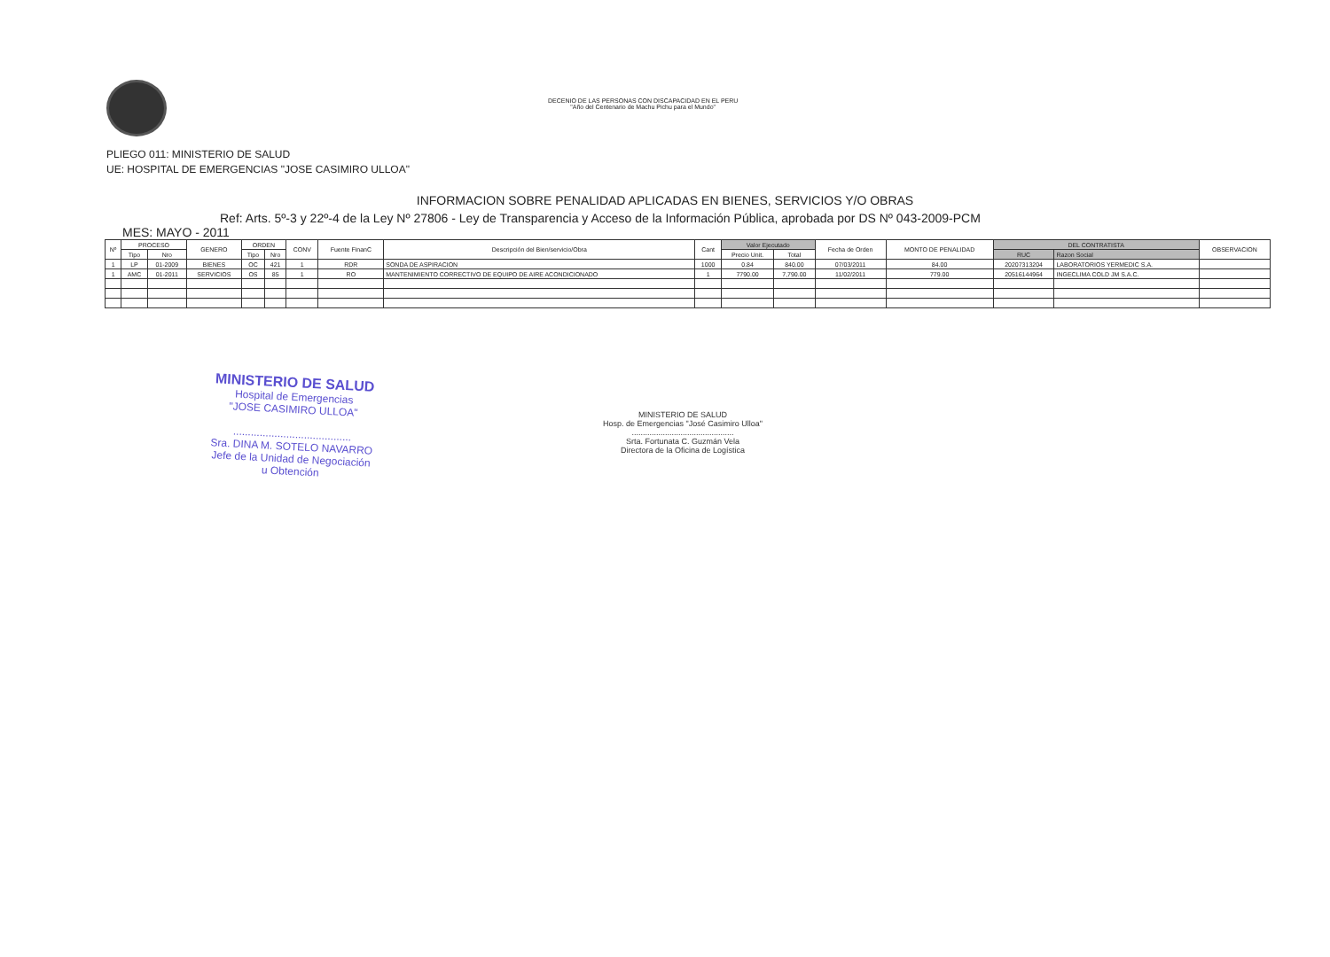DECENIO DE LAS PERSONAS CON DISCAPACIDAD EN EL PERU
"Año del Centenario de Machu Pichu para el Mundo"
PLIEGO 011: MINISTERIO DE SALUD
UE: HOSPITAL DE EMERGENCIAS "JOSE CASIMIRO ULLOA"
INFORMACION SOBRE PENALIDAD APLICADAS EN BIENES, SERVICIOS Y/O OBRAS
Ref: Arts. 5º-3 y 22º-4 de la Ley Nº 27806 - Ley de Transparencia y Acceso de la Información Pública, aprobada por DS Nº 043-2009-PCM
MES: MAYO - 2011
| Nº | PROCESO | | GENERO | ORDEN | | CONV | Fuente FinanC | Descripción del Bien/servicio/Obra | Cant | Valor Ejecutado | | Fecha de Orden | MONTO DE PENALIDAD | DEL CONTRATISTA | | OBSERVACION |
| --- | --- | --- | --- | --- | --- | --- | --- | --- | --- | --- | --- | --- | --- | --- | --- | --- |
| | Tipo | Nro | | Tipo | Nro | | | | | Precio Unit. | Total | | | RUC | Razon Social | |
| 1 | LP | 01-2009 | BIENES | OC | 421 | 1 | RDR | SONDA DE ASPIRACION | 1000 | 0.84 | 840.00 | 07/03/2011 | 84.00 | 20207313204 | LABORATORIOS YERMEDIC S.A. | |
| 1 | AMC | 01-2011 | SERVICIOS | OS | 85 | 1 | RO | MANTENIMIENTO CORRECTIVO DE EQUIPO DE AIRE ACONDICIONADO | 1 | 7790.00 | 7,790.00 | 11/02/2011 | 779.00 | 20516144964 | INGECLIMA COLD JM S.A.C. | |
MINISTERIO DE SALUD
Hospital de Emergencias
"JOSE CASIMIRO ULLOA"
........................................
Sra. DINA M. SOTELO NAVARRO
Jefe de la Unidad de Negociación
u Obtención
MINISTERIO DE SALUD
Hosp. de Emergencias "José Casimiro Ulloa"
..............................................
Srta. Fortunata C. Guzmán Vela
Directora de la Oficina de Logística